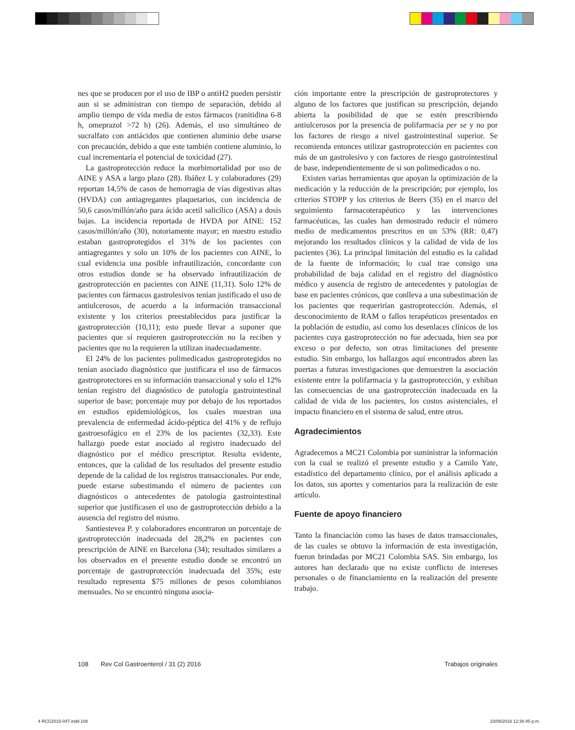nes que se producen por el uso de IBP o antiH2 pueden persistir aun si se administran con tiempo de separación, debido al amplio tiempo de vida media de estos fármacos (ranitidina 6-8 h, omeprazol >72 h) (26). Además, el uso simultáneo de sucralfato con antiácidos que contienen aluminio debe usarse con precaución, debido a que este también contiene aluminio, lo cual incrementaría el potencial de toxicidad (27).
La gastroprotección reduce la morbimortalidad por uso de AINE y ASA a largo plazo (28). Ibáñez L y colaboradores (29) reportan 14,5% de casos de hemorragia de vías digestivas altas (HVDA) con antiagregantes plaquetarios, con incidencia de 50,6 casos/millón/año para ácido acetil salicílico (ASA) a dosis bajas. La incidencia reportada de HVDA por AINE: 152 casos/millón/año (30), notoriamente mayor; en nuestro estudio estaban gastroprotegidos el 31% de los pacientes con antiagregantes y solo un 10% de los pacientes con AINE, lo cual evidencia una posible infrautilización, concordante con otros estudios donde se ha observado infrautilización de gastroprotección en pacientes con AINE (11,31). Solo 12% de pacientes con fármacos gastrolesivos tenían justificado el uso de antiulcerosos, de acuerdo a la información transaccional existente y los criterios preestablecidos para justificar la gastroprotección (10,11); esto puede llevar a suponer que pacientes que sí requieren gastroprotección no la reciben y pacientes que no la requieren la utilizan inadecuadamente.
El 24% de los pacientes polimedicados gastroprotegidos no tenían asociado diagnóstico que justificara el uso de fármacos gastroprotectores en su información transaccional y solo el 12% tenían registro del diagnóstico de patología gastrointestinal superior de base; porcentaje muy por debajo de los reportados en estudios epidemiológicos, los cuales muestran una prevalencia de enfermedad ácido-péptica del 41% y de reflujo gastroesofágico en el 23% de los pacientes (32,33). Este hallazgo puede estar asociado al registro inadecuado del diagnóstico por el médico prescriptor. Resulta evidente, entonces, que la calidad de los resultados del presente estudio depende de la calidad de los registros transaccionales. Por ende, puede estarse subestimando el número de pacientes con diagnósticos o antecedentes de patología gastrointestinal superior que justificasen el uso de gastroprotección debido a la ausencia del registro del mismo.
Santiestevea P. y colaboradores encontraron un porcentaje de gastroprotección inadecuada del 28,2% en pacientes con prescripción de AINE en Barcelona (34); resultados similares a los observados en el presente estudio donde se encontró un porcentaje de gastroprotección inadecuada del 35%; este resultado representa $75 millones de pesos colombianos mensuales. No se encontró ninguna asocia-
ción importante entre la prescripción de gastroprotectores y alguno de los factores que justifican su prescripción, dejando abierta la posibilidad de que se estén prescribiendo antiulcerosos por la presencia de polifarmacia per se y no por los factores de riesgo a nivel gastrointestinal superior. Se recomienda entonces utilizar gastroprotección en pacientes con más de un gastrolesivo y con factores de riesgo gastrointestinal de base, independientemente de si son polimedicados o no.
Existen varias herramientas que apoyan la optimización de la medicación y la reducción de la prescripción; por ejemplo, los criterios STOPP y los criterios de Beers (35) en el marco del seguimiento farmacoterapéutico y las intervenciones farmacéuticas, las cuales han demostrado reducir el número medio de medicamentos prescritos en un 53% (RR: 0,47) mejorando los resultados clínicos y la calidad de vida de los pacientes (36). La principal limitación del estudio es la calidad de la fuente de información; lo cual trae consigo una probabilidad de baja calidad en el registro del diagnóstico médico y ausencia de registro de antecedentes y patologías de base en pacientes crónicos, que conlleva a una subestimación de los pacientes que requerirían gastroprotección. Además, el desconocimiento de RAM o fallos terapéuticos presentados en la población de estudio, así como los desenlaces clínicos de los pacientes cuya gastroprotección no fue adecuada, bien sea por exceso o por defecto, son otras limitaciones del presente estudio. Sin embargo, los hallazgos aquí encontrados abren las puertas a futuras investigaciones que demuestren la asociación existente entre la polifarmacia y la gastroprotección, y exhiban las consecuencias de una gastroprotección inadecuada en la calidad de vida de los pacientes, los costos asistenciales, el impacto financiero en el sistema de salud, entre otros.
Agradecimientos
Agradecemos a MC21 Colombia por suministrar la información con la cual se realizó el presente estudio y a Camilo Yate, estadístico del departamento clínico, por el análisis aplicado a los datos, sus aportes y comentarios para la realización de este artículo.
Fuente de apoyo financiero
Tanto la financiación como las bases de datos transaccionales, de las cuales se obtuvo la información de esta investigación, fueron brindadas por MC21 Colombia SAS. Sin embargo, los autores han declarado que no existe conflicto de intereses personales o de financiamiento en la realización del presente trabajo.
108 Rev Col Gastroenterol / 31 (2) 2016 Trabajos originales
4 RCG2015-047.indd 108 23/06/2016 12:36:45 p.m.